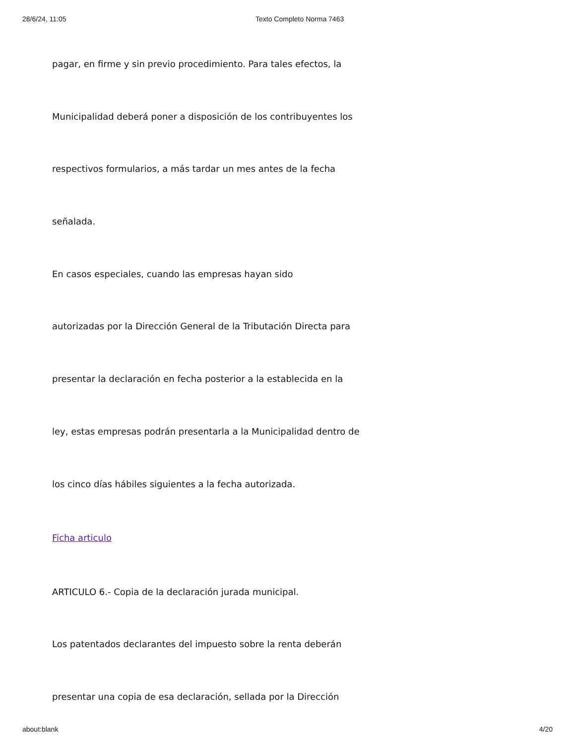28/6/24, 11:05 Texto Completo Norma 7463
pagar, en firme y sin previo procedimiento. Para tales efectos, la
Municipalidad deberá poner a disposición de los contribuyentes los
respectivos formularios, a más tardar un mes antes de la fecha
señalada.
En casos especiales, cuando las empresas hayan sido
autorizadas por la Dirección General de la Tributación Directa para
presentar la declaración en fecha posterior a la establecida en la
ley, estas empresas podrán presentarla a la Municipalidad dentro de
los cinco días hábiles siguientes a la fecha autorizada.
Ficha articulo
ARTICULO 6.- Copia de la declaración jurada municipal.
Los patentados declarantes del impuesto sobre la renta deberán
presentar una copia de esa declaración, sellada por la Dirección
about:blank 4/20